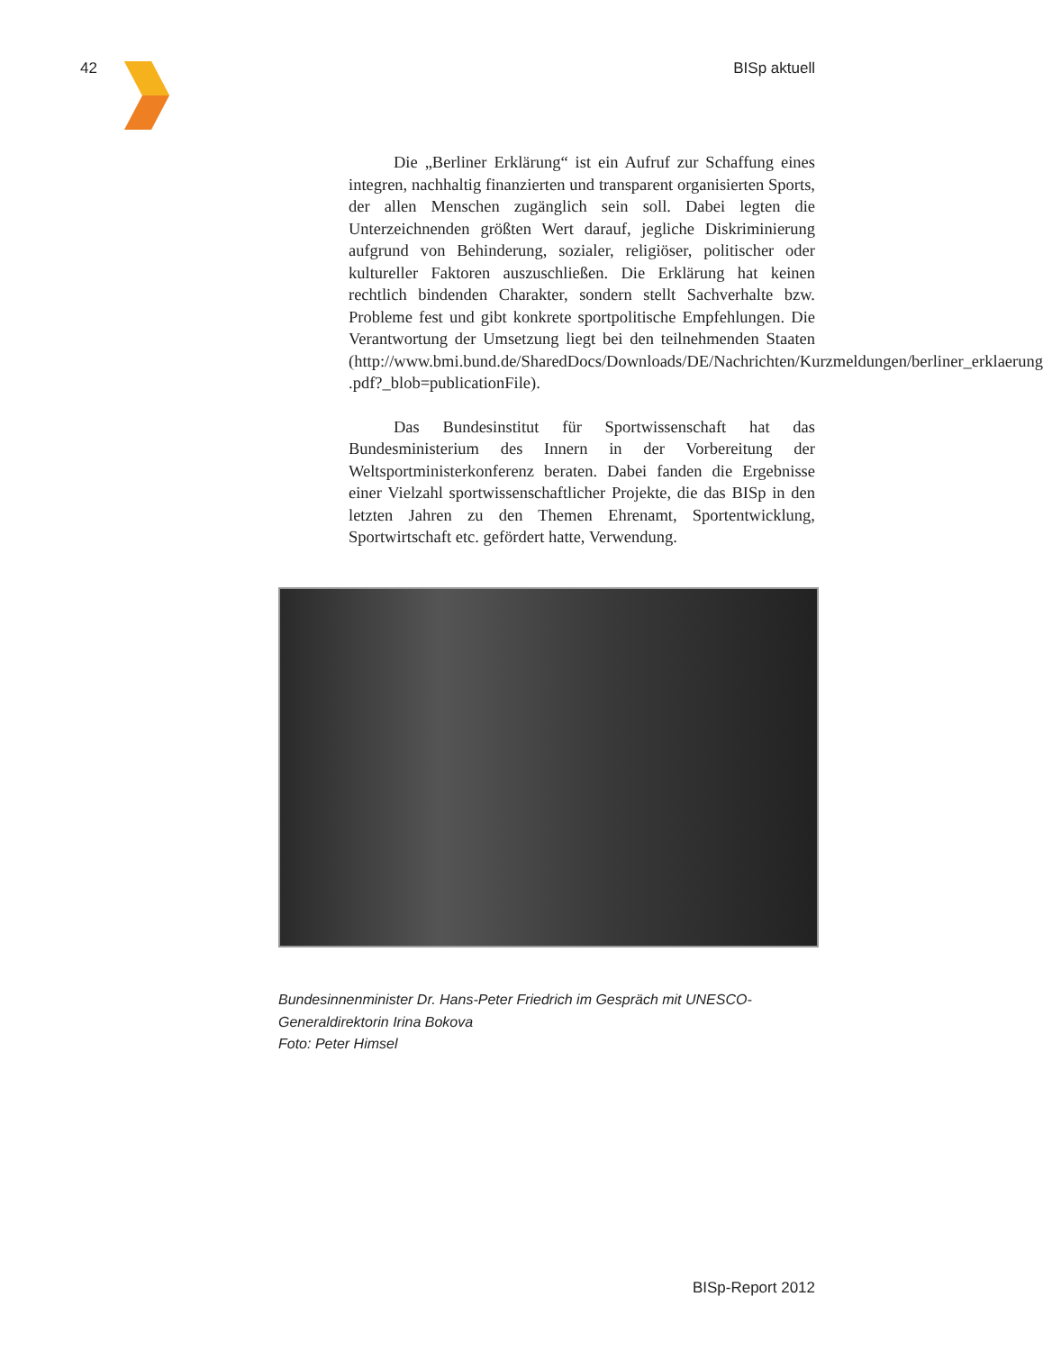42 BISp aktuell
Die „Berliner Erklärung“ ist ein Aufruf zur Schaffung eines integren, nachhaltig finanzierten und transparent organisierten Sports, der allen Menschen zugänglich sein soll. Dabei legten die Unterzeichnenden größten Wert darauf, jegliche Diskriminierung aufgrund von Behinderung, sozialer, religiöser, politischer oder kultureller Faktoren auszuschließen. Die Erklärung hat keinen rechtlich bindenden Charakter, sondern stellt Sachverhalte bzw. Probleme fest und gibt konkrete sportpolitische Empfehlungen. Die Verantwortung der Umsetzung liegt bei den teilnehmenden Staaten (http://www.bmi.bund.de/SharedDocs/Downloads/DE/Nachrichten/Kurzmeldungen/berliner_erklaerung .pdf?_blob=publicationFile).
Das Bundesinstitut für Sportwissenschaft hat das Bundesministerium des Innern in der Vorbereitung der Weltsportministerkonferenz beraten. Dabei fanden die Ergebnisse einer Vielzahl sportwissenschaftlicher Projekte, die das BISp in den letzten Jahren zu den Themen Ehrenamt, Sportentwicklung, Sportwirtschaft etc. gefördert hatte, Verwendung.
Bundesinnenminister Dr. Hans-Peter Friedrich im Gespräch mit UNESCO-Generaldirektorin Irina Bokova
Foto: Peter Himsel
BISp-Report 2012